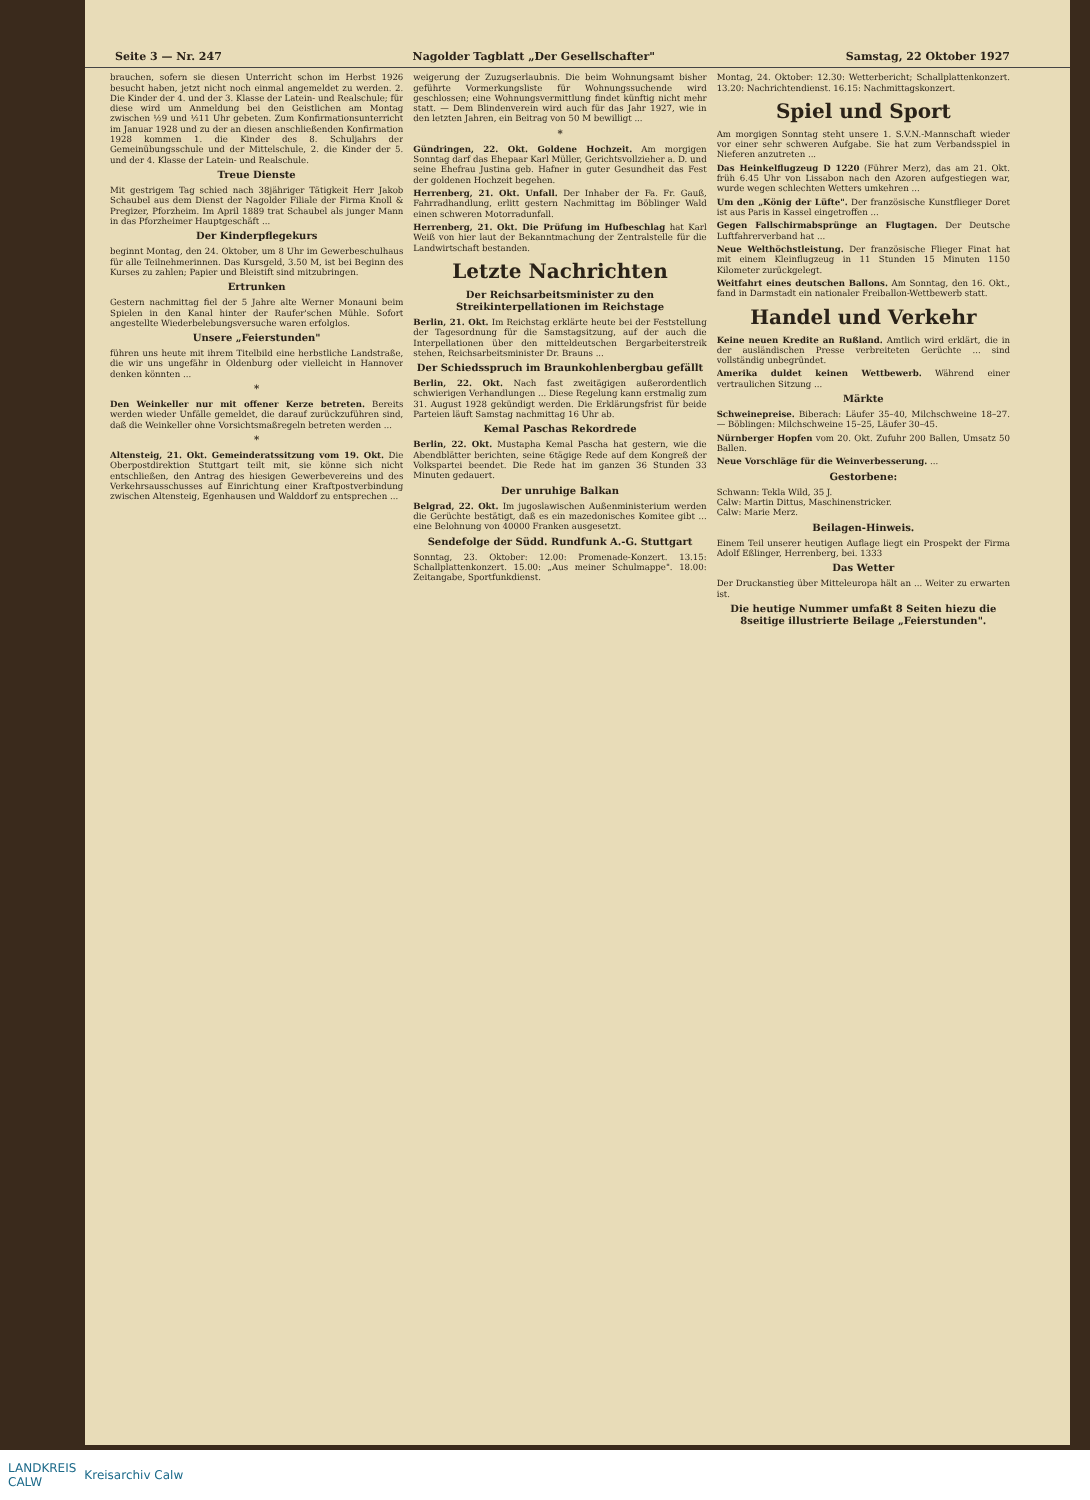Seite 3 — Nr. 247 Nagolder Tagblatt „Der Gesellschafter" Samstag, 22 Oktober 1927
brauchen, sofern sie diesen Unterricht schon im Herbst 1926 besucht haben, jetzt nicht noch einmal angemeldet zu werden. 2. Die Kinder der 4. und der 3. Klasse der Latein- und Realschule; für diese wird um Anmeldung bei den Geistlichen am Montag zwischen ½9 und ½11 Uhr gebeten. Zum Konfirmationsunterricht im Januar 1928 und zu der an diesen anschließenden Konfirmation 1928 kommen 1. die Kinder des 8. Schuljahrs der Gemeinübungsschule und der Mittelschule, 2. die Kinder der 5. und der 4. Klasse der Latein- und Realschule.
Treue Dienste
Mit gestrigem Tag schied nach 38jähriger Tätigkeit Herr Jakob Schaubel aus dem Dienst der Nagolder Filiale der Firma Knoll & Pregizer, Pforzheim. Im April 1889 trat Schaubel als junger Mann in das Pforzheimer Hauptgeschäft ...
Der Kinderpflegekurs
beginnt Montag, den 24. Oktober, um 8 Uhr im Gewerbeschulhaus für alle Teilnehmerinnen. Das Kursgeld, 3.50 M, ist bei Beginn des Kurses zu zahlen; Papier und Bleistift sind mitzubringen.
Ertrunken
Gestern nachmittag fiel der 5 Jahre alte Werner Monauni beim Spielen in den Kanal hinter der Raufer'schen Mühle. Sofort angestellte Wiederbelebungsversuche waren erfolglos.
Unsere „Feierstunden"
führen uns heute mit ihrem Titelbild eine herbstliche Landstraße, die wir uns ungefähr in Oldenburg oder vielleicht in Hannover denken könnten ...
*
Den Weinkeller nur mit offener Kerze betreten. Bereits werden wieder Unfälle gemeldet, die darauf zurückzuführen sind, daß die Weinkeller ohne Vorsichtsmaßregeln betreten werden ...
*
Altensteig, 21. Okt. Gemeinderatssitzung vom 19. Okt. Die Oberpostdirektion Stuttgart teilt mit, sie könne sich nicht entschließen, den Antrag des hiesigen Gewerbevereins und des Verkehrsausschusses auf Einrichtung einer Kraftpostverbindung zwischen Altensteig, Egenhausen und Walddorf zu entsprechen ...
weigerung der Zuzugserlaubnis. Die beim Wohnungsamt bisher geführte Vormerkungsliste für Wohnungssuchende wird geschlossen; eine Wohnungsvermittlung findet künftig nicht mehr statt. — Dem Blindenverein wird auch für das Jahr 1927, wie in den letzten Jahren, ein Beitrag von 50 M bewilligt ...
*
Gündringen, 22. Okt. Goldene Hochzeit. Am morgigen Sonntag darf das Ehepaar Karl Müller, Gerichtsvollzieher a. D. und seine Ehefrau Justina geb. Hafner in guter Gesundheit das Fest der goldenen Hochzeit begehen.
Herrenberg, 21. Okt. Unfall. Der Inhaber der Fa. Fr. Gauß, Fahrradhandlung, erlitt gestern Nachmittag im Böblinger Wald einen schweren Motorradunfall.
Herrenberg, 21. Okt. Die Prüfung im Hufbeschlag hat Karl Weiß von hier laut der Bekanntmachung der Zentralstelle für die Landwirtschaft bestanden.
Letzte Nachrichten
Der Reichsarbeitsminister zu den Streikinterpellationen im Reichstage
Berlin, 21. Okt. Im Reichstag erklärte heute bei der Feststellung der Tagesordnung für die Samstagsitzung, auf der auch die Interpellationen über den mitteldeutschen Bergarbeiterstreik stehen, Reichsarbeitsminister Dr. Brauns ...
Der Schiedsspruch im Braunkohlenbergbau gefällt
Berlin, 22. Okt. Nach fast zweitägigen außerordentlich schwierigen Verhandlungen ... Diese Regelung kann erstmalig zum 31. August 1928 gekündigt werden. Die Erklärungsfrist für beide Parteien läuft Samstag nachmittag 16 Uhr ab.
Kemal Paschas Rekordrede
Berlin, 22. Okt. Mustapha Kemal Pascha hat gestern, wie die Abendblätter berichten, seine 6tägige Rede auf dem Kongreß der Volkspartei beendet. Die Rede hat im ganzen 36 Stunden 33 Minuten gedauert.
Der unruhige Balkan
Belgrad, 22. Okt. Im jugoslawischen Außenministerium werden die Gerüchte bestätigt, daß es ein mazedonisches Komitee gibt ... eine Belohnung von 40000 Franken ausgesetzt.
Sendefolge der Südd. Rundfunk A.-G. Stuttgart
Sonntag, 23. Oktober: 12.00: Promenade-Konzert. 13.15: Schallplattenkonzert. 15.00: „Aus meiner Schulmappe". 18.00: Zeitangabe, Sportfunkdienst.
Montag, 24. Oktober: 12.30: Wetterbericht; Schallplattenkonzert. 13.20: Nachrichtendienst. 16.15: Nachmittagskonzert.
Spiel und Sport
Am morgigen Sonntag steht unsere 1. S.V.N.-Mannschaft wieder vor einer sehr schweren Aufgabe. Sie hat zum Verbandsspiel in Nieferen anzutreten ...
Das Heinkelflugzeug D 1220 (Führer Merz), das am 21. Okt. früh 6.45 Uhr von Lissabon nach den Azoren aufgestiegen war, wurde wegen schlechten Wetters umkehren ...
Um den „König der Lüfte". Der französische Kunstflieger Doret ist aus Paris in Kassel eingetroffen ...
Gegen Fallschirmabsprünge an Flugtagen. Der Deutsche Luftfahrerverband hat ...
Neue Welthöchstleistung. Der französische Flieger Finat hat mit einem Kleinflugzeug in 11 Stunden 15 Minuten 1150 Kilometer zurückgelegt.
Weitfahrt eines deutschen Ballons. Am Sonntag, den 16. Okt., fand in Darmstadt ein nationaler Freiballon-Wettbewerb statt.
Handel und Verkehr
Keine neuen Kredite an Rußland. Amtlich wird erklärt, die in der ausländischen Presse verbreiteten Gerüchte ... sind vollständig unbegründet.
Amerika duldet keinen Wettbewerb. Während einer vertraulichen Sitzung ...
Märkte
Schweinepreise. Biberach: Läufer 35–40, Milchschweine 18–27. — Böblingen: Milchschweine 15–25, Läufer 30–45.
Nürnberger Hopfen vom 20. Okt. Zufuhr 200 Ballen, Umsatz 50 Ballen.
Neue Vorschläge für die Weinverbesserung. ...
Gestorbene:
Schwann: Tekla Wild, 35 J.
Calw: Martin Dittus, Maschinenstricker.
Calw: Marie Merz.
Beilagen-Hinweis.
Einem Teil unserer heutigen Auflage liegt ein Prospekt der Firma Adolf Eßlinger, Herrenberg, bei. 1333
Das Wetter
Der Druckanstieg über Mitteleuropa hält an ... Weiter zu erwarten ist.
Die heutige Nummer umfaßt 8 Seiten hiezu die 8seitige illustrierte Beilage „Feierstunden".
LANDKREIS
CALW Kreisarchiv Calw